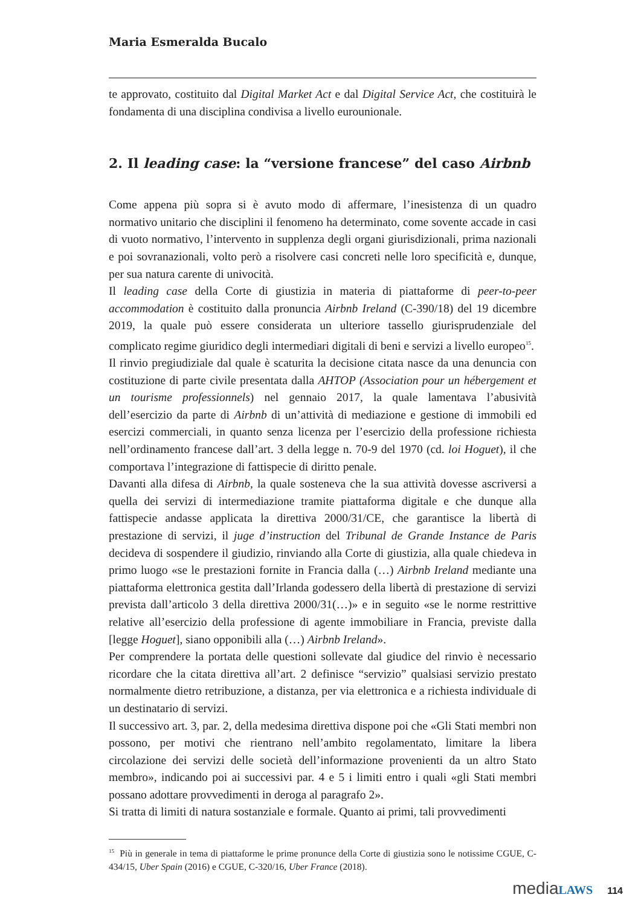Maria Esmeralda Bucalo
te approvato, costituito dal Digital Market Act e dal Digital Service Act, che costituirà le fondamenta di una disciplina condivisa a livello eurounionale.
2. Il leading case: la “versione francese” del caso Airbnb
Come appena più sopra si è avuto modo di affermare, l’inesistenza di un quadro normativo unitario che disciplini il fenomeno ha determinato, come sovente accade in casi di vuoto normativo, l’intervento in supplenza degli organi giurisdizionali, prima nazionali e poi sovranazionali, volto però a risolvere casi concreti nelle loro specificità e, dunque, per sua natura carente di univocità.
Il leading case della Corte di giustizia in materia di piattaforme di peer-to-peer accommodation è costituito dalla pronuncia Airbnb Ireland (C-390/18) del 19 dicembre 2019, la quale può essere considerata un ulteriore tassello giurisprudenziale del complicato regime giuridico degli intermediari digitali di beni e servizi a livello europeo<sup>15</sup>.
Il rinvio pregiudiziale dal quale è scaturita la decisione citata nasce da una denuncia con costituzione di parte civile presentata dalla AHTOP (Association pour un hébergement et un tourisme professionnels) nel gennaio 2017, la quale lamentava l’abusività dell’esercizio da parte di Airbnb di un’attività di mediazione e gestione di immobili ed esercizi commerciali, in quanto senza licenza per l’esercizio della professione richiesta nell’ordinamento francese dall’art. 3 della legge n. 70-9 del 1970 (cd. loi Hoguet), il che comportava l’integrazione di fattispecie di diritto penale.
Davanti alla difesa di Airbnb, la quale sosteneva che la sua attività dovesse ascriversi a quella dei servizi di intermediazione tramite piattaforma digitale e che dunque alla fattispecie andasse applicata la direttiva 2000/31/CE, che garantisce la libertà di prestazione di servizi, il juge d’instruction del Tribunal de Grande Instance de Paris decideva di sospendere il giudizio, rinviando alla Corte di giustizia, alla quale chiedeva in primo luogo «se le prestazioni fornite in Francia dalla (…) Airbnb Ireland mediante una piattaforma elettronica gestita dall’Irlanda godessero della libertà di prestazione di servizi prevista dall’articolo 3 della direttiva 2000/31(…)» e in seguito «se le norme restrittive relative all’esercizio della professione di agente immobiliare in Francia, previste dalla [legge Hoguet], siano opponibili alla (…) Airbnb Ireland».
Per comprendere la portata delle questioni sollevate dal giudice del rinvio è necessario ricordare che la citata direttiva all’art. 2 definisce “servizio” qualsiasi servizio prestato normalmente dietro retribuzione, a distanza, per via elettronica e a richiesta individuale di un destinatario di servizi.
Il successivo art. 3, par. 2, della medesima direttiva dispone poi che «Gli Stati membri non possono, per motivi che rientrano nell’ambito regolamentato, limitare la libera circolazione dei servizi delle società dell’informazione provenienti da un altro Stato membro», indicando poi ai successivi par. 4 e 5 i limiti entro i quali «gli Stati membri possano adottare provvedimenti in deroga al paragrafo 2».
Si tratta di limiti di natura sostanziale e formale. Quanto ai primi, tali provvedimenti
<sup>15</sup> Più in generale in tema di piattaforme le prime pronunce della Corte di giustizia sono le notissime CGUE, C-434/15, Uber Spain (2016) e CGUE, C-320/16, Uber France (2018).
mediaLAWS 114